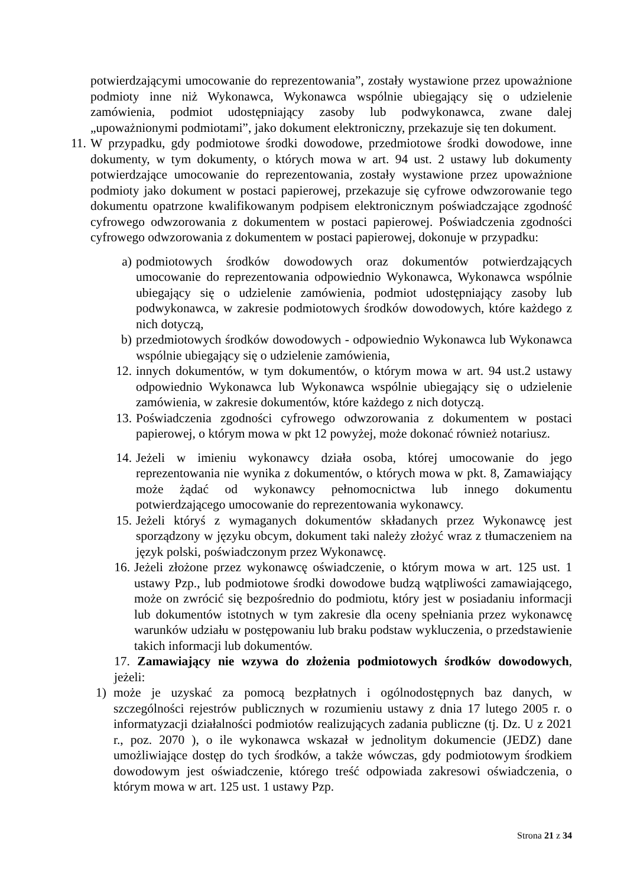potwierdzającymi umocowanie do reprezentowania”, zostały wystawione przez upoważnione podmioty inne niż Wykonawca, Wykonawca wspólnie ubiegający się o udzielenie zamówienia, podmiot udostępniający zasoby lub podwykonawca, zwane dalej „upoważnionymi podmiotami”, jako dokument elektroniczny, przekazuje się ten dokument.
11. W przypadku, gdy podmiotowe środki dowodowe, przedmiotowe środki dowodowe, inne dokumenty, w tym dokumenty, o których mowa w art. 94 ust. 2 ustawy lub dokumenty potwierdzające umocowanie do reprezentowania, zostały wystawione przez upoważnione podmioty jako dokument w postaci papierowej, przekazuje się cyfrowe odwzorowanie tego dokumentu opatrzone kwalifikowanym podpisem elektronicznym poświadczające zgodność cyfrowego odwzorowania z dokumentem w postaci papierowej. Poświadczenia zgodności cyfrowego odwzorowania z dokumentem w postaci papierowej, dokonuje w przypadku:
a) podmiotowych środków dowodowych oraz dokumentów potwierdzających umocowanie do reprezentowania odpowiednio Wykonawca, Wykonawca wspólnie ubiegający się o udzielenie zamówienia, podmiot udostępniający zasoby lub podwykonawca, w zakresie podmiotowych środków dowodowych, które każdego z nich dotyczą,
b) przedmiotowych środków dowodowych - odpowiednio Wykonawca lub Wykonawca wspólnie ubiegający się o udzielenie zamówienia,
12. innych dokumentów, w tym dokumentów, o którym mowa w art. 94 ust.2 ustawy odpowiednio Wykonawca lub Wykonawca wspólnie ubiegający się o udzielenie zamówienia, w zakresie dokumentów, które każdego z nich dotyczą.
13. Poświadczenia zgodności cyfrowego odwzorowania z dokumentem w postaci papierowej, o którym mowa w pkt 12 powyżej, może dokonać również notariusz.
14. Jeżeli w imieniu wykonawcy działa osoba, której umocowanie do jego reprezentowania nie wynika z dokumentów, o których mowa w pkt. 8, Zamawiający może żądać od wykonawcy pełnomocnictwa lub innego dokumentu potwierdzającego umocowanie do reprezentowania wykonawcy.
15. Jeżeli któryś z wymaganych dokumentów składanych przez Wykonawcę jest sporządzony w języku obcym, dokument taki należy złożyć wraz z tłumaczeniem na język polski, poświadczonym przez Wykonawcę.
16. Jeżeli złożone przez wykonawcę oświadczenie, o którym mowa w art. 125 ust. 1 ustawy Pzp., lub podmiotowe środki dowodowe budzą wątpliwości zamawiającego, może on zwrócić się bezpośrednio do podmiotu, który jest w posiadaniu informacji lub dokumentów istotnych w tym zakresie dla oceny spełniania przez wykonawcę warunków udziału w postępowaniu lub braku podstaw wykluczenia, o przedstawienie takich informacji lub dokumentów.
17. Zamawiający nie wzywa do złożenia podmiotowych środków dowodowych, jeżeli:
1) może je uzyskać za pomocą bezpłatnych i ogólnodostępnych baz danych, w szczególności rejestrów publicznych w rozumieniu ustawy z dnia 17 lutego 2005 r. o informatyzacji działalności podmiotów realizujących zadania publiczne (tj. Dz. U z 2021 r., poz. 2070 ), o ile wykonawca wskazał w jednolitym dokumencie (JEDZ) dane umożliwiające dostęp do tych środków, a także wówczas, gdy podmiotowym środkiem dowodowym jest oświadczenie, którego treść odpowiada zakresowi oświadczenia, o którym mowa w art. 125 ust. 1 ustawy Pzp.
Strona 21 z 34